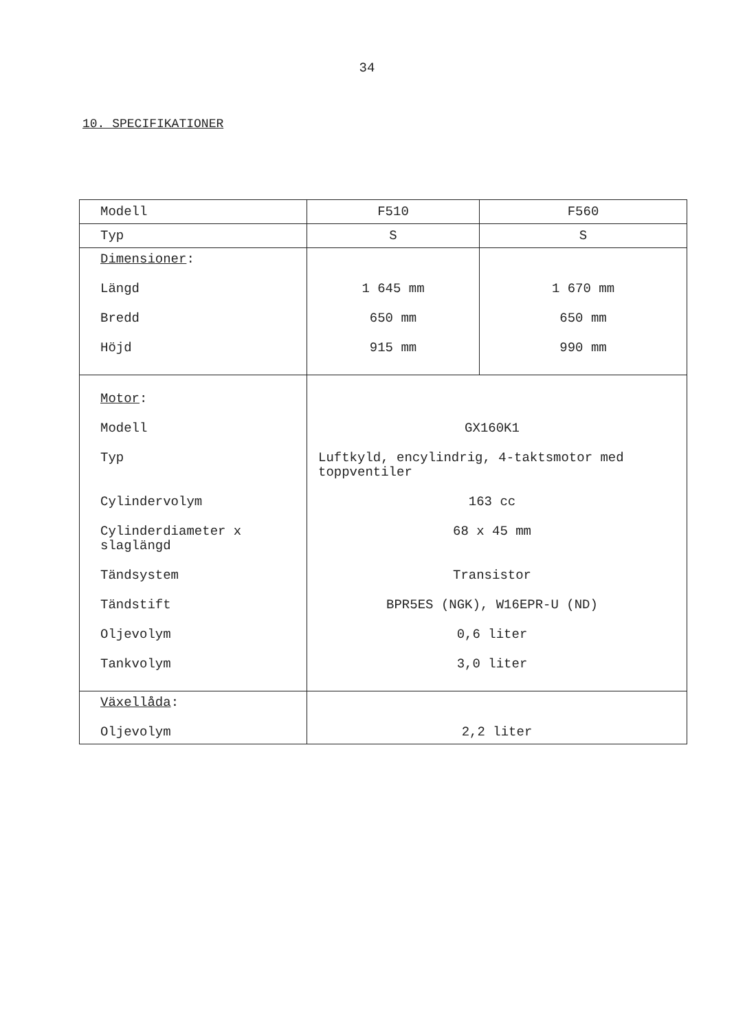34
10. SPECIFIKATIONER
| Modell | F510 | F560 |
| Typ | S | S |
| Dimensioner : Längd Bredd Höjd | 1 645 mm 650 mm 915 mm | 1 670 mm 650 mm 990 mm |
| Motor : Modell Typ Cylindervolym Cylinderdiameter x slaglängd Tändsystem Tändstift Oljevolym Tankvolym | GX160K1 Luftkyld, encylindrig, 4-taktsmotor med toppventiler 163 cc 68 x 45 mm Transistor BPR5ES (NGK), W16EPR-U (ND) 0,6 liter 3,0 liter | |
| Växellåda : Oljevolym | 2,2 liter | |